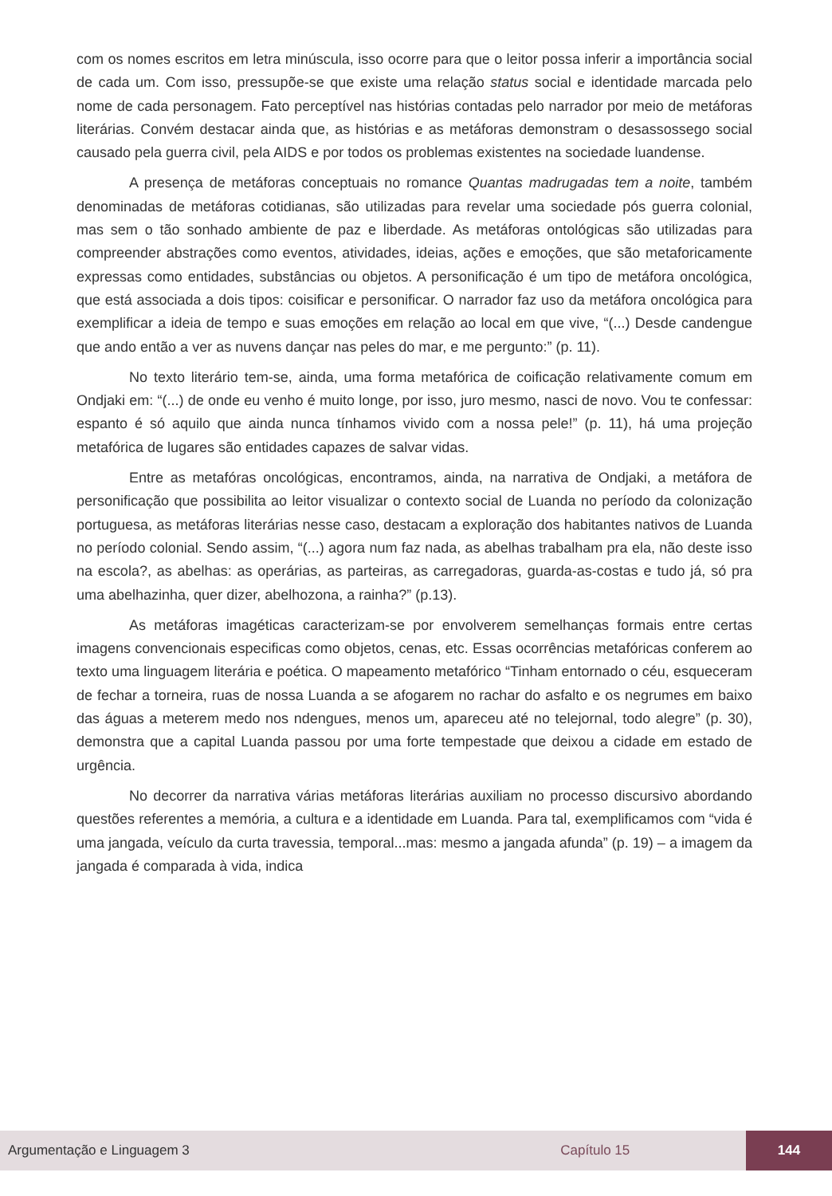com os nomes escritos em letra minúscula, isso ocorre para que o leitor possa inferir a importância social de cada um. Com isso, pressupõe-se que existe uma relação status social e identidade marcada pelo nome de cada personagem. Fato perceptível nas histórias contadas pelo narrador por meio de metáforas literárias. Convém destacar ainda que, as histórias e as metáforas demonstram o desassossego social causado pela guerra civil, pela AIDS e por todos os problemas existentes na sociedade luandense.
A presença de metáforas conceptuais no romance Quantas madrugadas tem a noite, também denominadas de metáforas cotidianas, são utilizadas para revelar uma sociedade pós guerra colonial, mas sem o tão sonhado ambiente de paz e liberdade. As metáforas ontológicas são utilizadas para compreender abstrações como eventos, atividades, ideias, ações e emoções, que são metaforicamente expressas como entidades, substâncias ou objetos. A personificação é um tipo de metáfora oncológica, que está associada a dois tipos: coisificar e personificar. O narrador faz uso da metáfora oncológica para exemplificar a ideia de tempo e suas emoções em relação ao local em que vive, “(...) Desde candengue que ando então a ver as nuvens dançar nas peles do mar, e me pergunto:” (p. 11).
No texto literário tem-se, ainda, uma forma metafórica de coificação relativamente comum em Ondjaki em: “(...) de onde eu venho é muito longe, por isso, juro mesmo, nasci de novo. Vou te confessar: espanto é só aquilo que ainda nunca tínhamos vivido com a nossa pele!” (p. 11), há uma projeção metafórica de lugares são entidades capazes de salvar vidas.
Entre as metafóras oncológicas, encontramos, ainda, na narrativa de Ondjaki, a metáfora de personificação que possibilita ao leitor visualizar o contexto social de Luanda no período da colonização portuguesa, as metáforas literárias nesse caso, destacam a exploração dos habitantes nativos de Luanda no período colonial. Sendo assim, “(...) agora num faz nada, as abelhas trabalham pra ela, não deste isso na escola?, as abelhas: as operárias, as parteiras, as carregadoras, guarda-as-costas e tudo já, só pra uma abelhazinha, quer dizer, abelhozona, a rainha?” (p.13).
As metáforas imagéticas caracterizam-se por envolverem semelhanças formais entre certas imagens convencionais especificas como objetos, cenas, etc. Essas ocorrências metafóricas conferem ao texto uma linguagem literária e poética. O mapeamento metafórico “Tinham entornado o céu, esqueceram de fechar a torneira, ruas de nossa Luanda a se afogarem no rachar do asfalto e os negrumes em baixo das águas a meterem medo nos ndengues, menos um, apareceu até no telejornal, todo alegre” (p. 30), demonstra que a capital Luanda passou por uma forte tempestade que deixou a cidade em estado de urgência.
No decorrer da narrativa várias metáforas literárias auxiliam no processo discursivo abordando questões referentes a memória, a cultura e a identidade em Luanda. Para tal, exemplificamos com “vida é uma jangada, veículo da curta travessia, temporal...mas: mesmo a jangada afunda” (p. 19) – a imagem da jangada é comparada à vida, indica
Argumentação e Linguagem 3 Capítulo 15 144